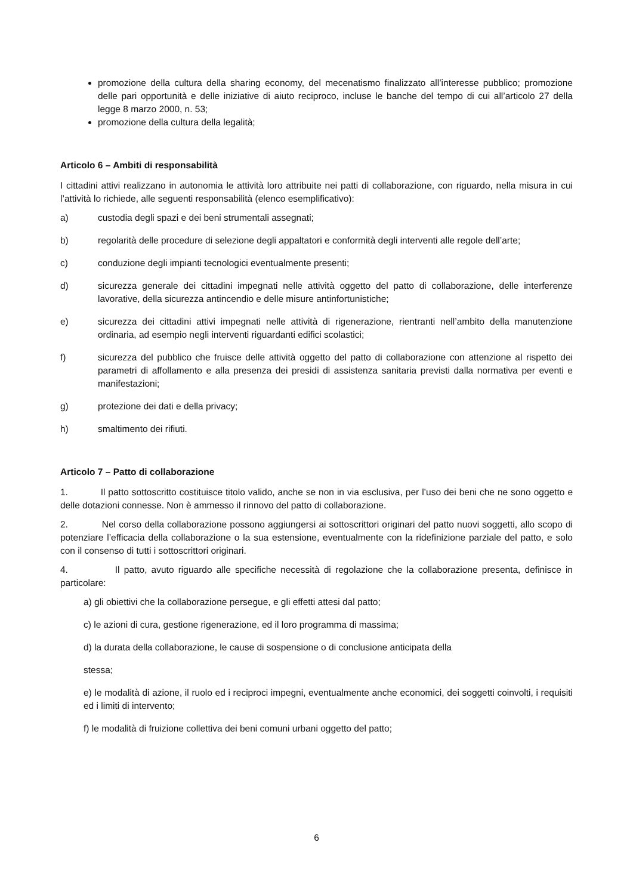promozione della cultura della sharing economy, del mecenatismo finalizzato all’interesse pubblico; promozione delle pari opportunità e delle iniziative di aiuto reciproco, incluse le banche del tempo di cui all’articolo 27 della legge 8 marzo 2000, n. 53;
promozione della cultura della legalità;
Articolo 6 – Ambiti di responsabilità
I cittadini attivi realizzano in autonomia le attività loro attribuite nei patti di collaborazione, con riguardo, nella misura in cui l’attività lo richiede, alle seguenti responsabilità (elenco esemplificativo):
a) custodia degli spazi e dei beni strumentali assegnati;
b) regolarità delle procedure di selezione degli appaltatori e conformità degli interventi alle regole dell’arte;
c) conduzione degli impianti tecnologici eventualmente presenti;
d) sicurezza generale dei cittadini impegnati nelle attività oggetto del patto di collaborazione, delle interferenze lavorative, della sicurezza antincendio e delle misure antinfortunistiche;
e) sicurezza dei cittadini attivi impegnati nelle attività di rigenerazione, rientranti nell’ambito della manutenzione ordinaria, ad esempio negli interventi riguardanti edifici scolastici;
f) sicurezza del pubblico che fruisce delle attività oggetto del patto di collaborazione con attenzione al rispetto dei parametri di affollamento e alla presenza dei presidi di assistenza sanitaria previsti dalla normativa per eventi e manifestazioni;
g) protezione dei dati e della privacy;
h) smaltimento dei rifiuti.
Articolo 7 – Patto di collaborazione
1. Il patto sottoscritto costituisce titolo valido, anche se non in via esclusiva, per l’uso dei beni che ne sono oggetto e delle dotazioni connesse. Non è ammesso il rinnovo del patto di collaborazione.
2. Nel corso della collaborazione possono aggiungersi ai sottoscrittori originari del patto nuovi soggetti, allo scopo di potenziare l’efficacia della collaborazione o la sua estensione, eventualmente con la ridefinizione parziale del patto, e solo con il consenso di tutti i sottoscrittori originari.
4. Il patto, avuto riguardo alle specifiche necessità di regolazione che la collaborazione presenta, definisce in particolare:
a) gli obiettivi che la collaborazione persegue, e gli effetti attesi dal patto;
c) le azioni di cura, gestione rigenerazione, ed il loro programma di massima;
d) la durata della collaborazione, le cause di sospensione o di conclusione anticipata della
stessa;
e) le modalità di azione, il ruolo ed i reciproci impegni, eventualmente anche economici, dei soggetti coinvolti, i requisiti ed i limiti di intervento;
f) le modalità di fruizione collettiva dei beni comuni urbani oggetto del patto;
6